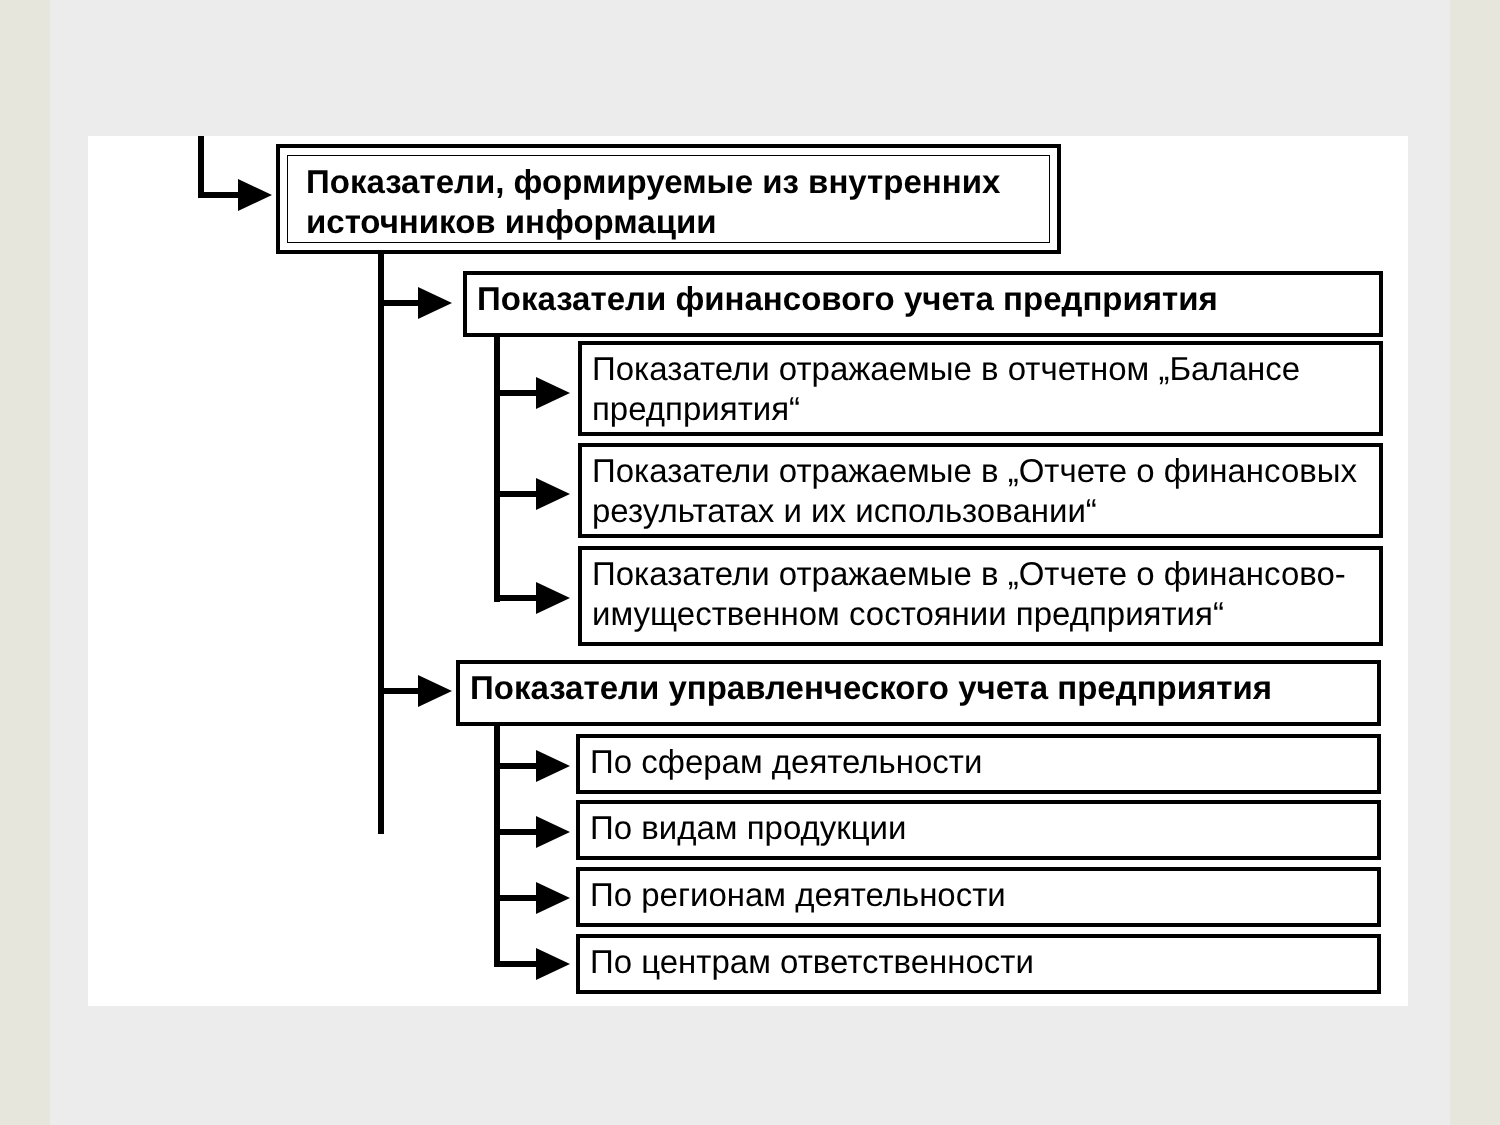Показатели, формируемые из внутренних источников информации
Показатели финансового учета предприятия
Показатели отражаемые в отчетном „Балансе предприятия“
Показатели отражаемые в „Отчете о финансовых результатах и их использовании“
Показатели отражаемые в „Отчете о финансово-имущественном состоянии предприятия“
Показатели управленческого учета предприятия
По сферам деятельности
По видам продукции
По регионам деятельности
По центрам ответственности